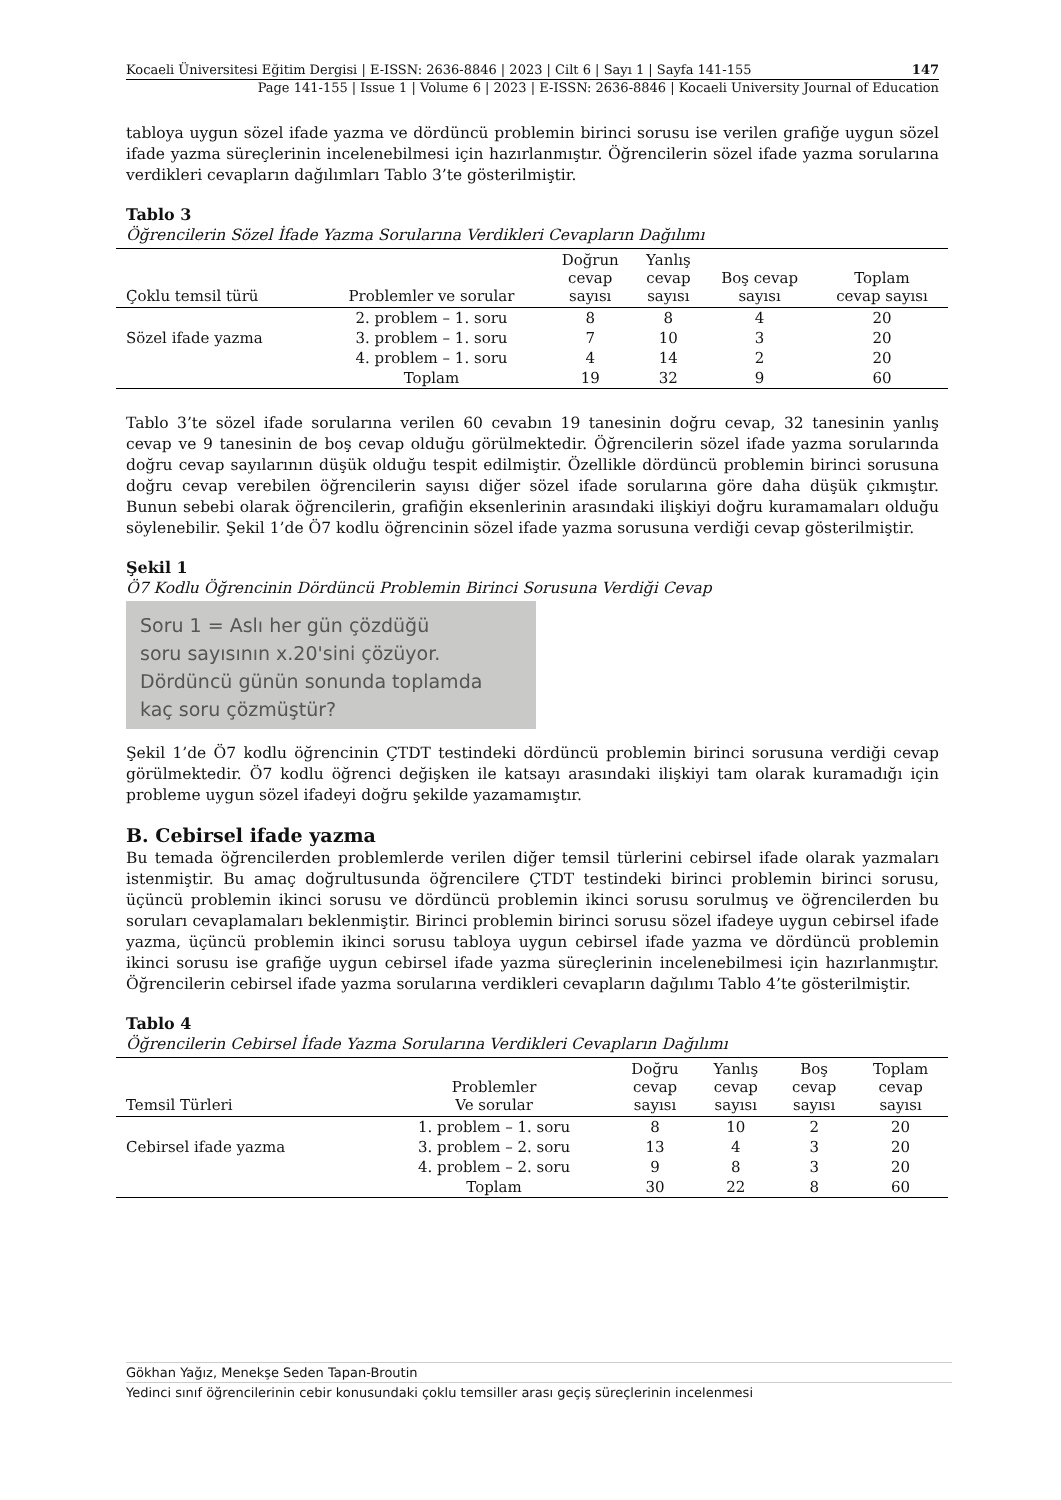Kocaeli Üniversitesi Eğitim Dergisi | E-ISSN: 2636-8846 | 2023 | Cilt 6 | Sayı 1 | Sayfa 141-155 147
Page 141-155 | Issue 1 | Volume 6 | 2023 | E-ISSN: 2636-8846 | Kocaeli University Journal of Education
tabloya uygun sözel ifade yazma ve dördüncü problemin birinci sorusu ise verilen grafiğe uygun sözel ifade yazma süreçlerinin incelenebilmesi için hazırlanmıştır. Öğrencilerin sözel ifade yazma sorularına verdikleri cevapların dağılımları Tablo 3’te gösterilmiştir.
Tablo 3
Öğrencilerin Sözel İfade Yazma Sorularına Verdikleri Cevapların Dağılımı
| Çoklu temsil türü | Problemler ve sorular | Doğrun cevap sayısı | Yanlış cevap sayısı | Boş cevap sayısı | Toplam cevap sayısı |
| --- | --- | --- | --- | --- | --- |
| Sözel ifade yazma | 2. problem – 1. soru | 8 | 8 | 4 | 20 |
| | 3. problem – 1. soru | 7 | 10 | 3 | 20 |
| | 4. problem – 1. soru | 4 | 14 | 2 | 20 |
| | Toplam | 19 | 32 | 9 | 60 |
Tablo 3’te sözel ifade sorularına verilen 60 cevabın 19 tanesinin doğru cevap, 32 tanesinin yanlış cevap ve 9 tanesinin de boş cevap olduğu görülmektedir. Öğrencilerin sözel ifade yazma sorularında doğru cevap sayılarının düşük olduğu tespit edilmiştir. Özellikle dördüncü problemin birinci sorusuna doğru cevap verebilen öğrencilerin sayısı diğer sözel ifade sorularına göre daha düşük çıkmıştır. Bunun sebebi olarak öğrencilerin, grafiğin eksenlerinin arasındaki ilişkiyi doğru kuramamaları olduğu söylenebilir. Şekil 1’de Ö7 kodlu öğrencinin sözel ifade yazma sorusuna verdiği cevap gösterilmiştir.
Şekil 1
Ö7 Kodlu Öğrencinin Dördüncü Problemin Birinci Sorusuna Verdiği Cevap
Soru 1 = Aslı her gün çözdüğü
soru sayısının x.20'sini çözüyor.
Dördüncü günün sonunda toplamda
kaç soru çözmüştür?
Şekil 1’de Ö7 kodlu öğrencinin ÇTDT testindeki dördüncü problemin birinci sorusuna verdiği cevap görülmektedir. Ö7 kodlu öğrenci değişken ile katsayı arasındaki ilişkiyi tam olarak kuramadığı için probleme uygun sözel ifadeyi doğru şekilde yazamamıştır.
B. Cebirsel ifade yazma
Bu temada öğrencilerden problemlerde verilen diğer temsil türlerini cebirsel ifade olarak yazmaları istenmiştir. Bu amaç doğrultusunda öğrencilere ÇTDT testindeki birinci problemin birinci sorusu, üçüncü problemin ikinci sorusu ve dördüncü problemin ikinci sorusu sorulmuş ve öğrencilerden bu soruları cevaplamaları beklenmiştir. Birinci problemin birinci sorusu sözel ifadeye uygun cebirsel ifade yazma, üçüncü problemin ikinci sorusu tabloya uygun cebirsel ifade yazma ve dördüncü problemin ikinci sorusu ise grafiğe uygun cebirsel ifade yazma süreçlerinin incelenebilmesi için hazırlanmıştır. Öğrencilerin cebirsel ifade yazma sorularına verdikleri cevapların dağılımı Tablo 4’te gösterilmiştir.
Tablo 4
Öğrencilerin Cebirsel İfade Yazma Sorularına Verdikleri Cevapların Dağılımı
| Temsil Türleri | Problemler Ve sorular | Doğru cevap sayısı | Yanlış cevap sayısı | Boş cevap sayısı | Toplam cevap sayısı |
| --- | --- | --- | --- | --- | --- |
| Cebirsel ifade yazma | 1. problem – 1. soru | 8 | 10 | 2 | 20 |
| | 3. problem – 2. soru | 13 | 4 | 3 | 20 |
| | 4. problem – 2. soru | 9 | 8 | 3 | 20 |
| | Toplam | 30 | 22 | 8 | 60 |
Gökhan Yağız, Menekşe Seden Tapan-Broutin
Yedinci sınıf öğrencilerinin cebir konusundaki çoklu temsiller arası geçiş süreçlerinin incelenmesi